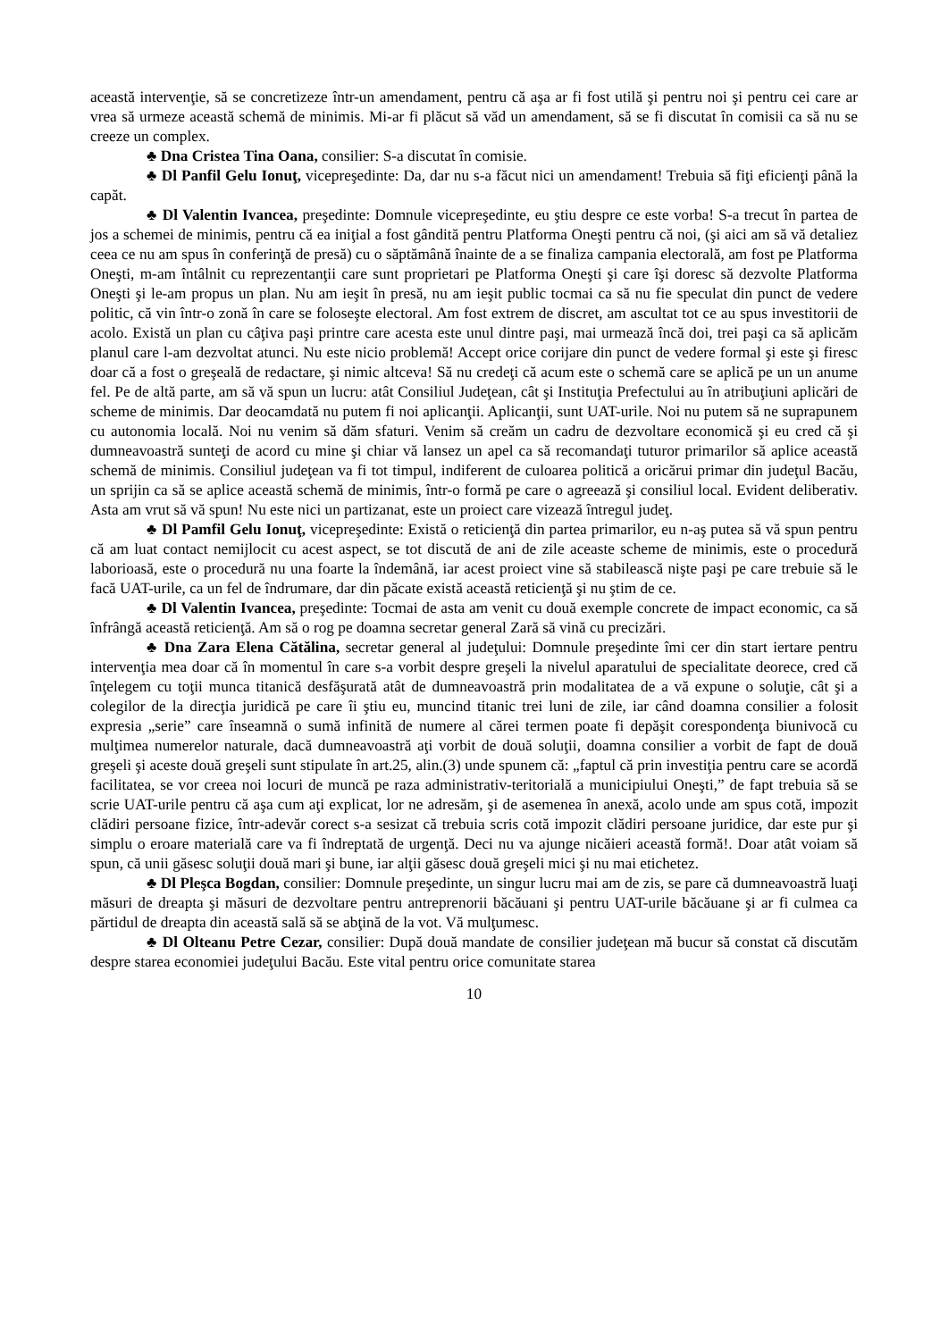această intervenţie, să se concretizeze într-un amendament, pentru că aşa ar fi fost utilă şi pentru noi şi pentru cei care ar vrea să urmeze această schemă de minimis. Mi-ar fi plăcut să văd un amendament, să se fi discutat în comisii ca să nu se creeze un complex.
♣ Dna Cristea Tina Oana, consilier: S-a discutat în comisie.
♣ Dl Panfil Gelu Ionuţ, vicepreşedinte: Da, dar nu s-a făcut nici un amendament! Trebuia să fiţi eficienţi până la capăt.
♣ Dl Valentin Ivancea, preşedinte: Domnule vicepreşedinte, eu ştiu despre ce este vorba! S-a trecut în partea de jos a schemei de minimis, pentru că ea iniţial a fost gândită pentru Platforma Oneşti pentru că noi, (şi aici am să vă detaliez ceea ce nu am spus în conferinţă de presă) cu o săptămână înainte de a se finaliza campania electorală, am fost pe Platforma Oneşti, m-am întâlnit cu reprezentanţii care sunt proprietari pe Platforma Oneşti şi care îşi doresc să dezvolte Platforma Oneşti şi le-am propus un plan. Nu am ieşit în presă, nu am ieşit public tocmai ca să nu fie speculat din punct de vedere politic, că vin într-o zonă în care se foloseşte electoral. Am fost extrem de discret, am ascultat tot ce au spus investitorii de acolo. Există un plan cu câţiva paşi printre care acesta este unul dintre paşi, mai urmează încă doi, trei paşi ca să aplicăm planul care l-am dezvoltat atunci. Nu este nicio problemă! Accept orice corijare din punct de vedere formal şi este şi firesc doar că a fost o greşeală de redactare, şi nimic altceva! Să nu credeţi că acum este o schemă care se aplică pe un un anume fel. Pe de altă parte, am să vă spun un lucru: atât Consiliul Judeţean, cât şi Instituţia Prefectului au în atribuţiuni aplicări de scheme de minimis. Dar deocamdată nu putem fi noi aplicanţii. Aplicanţii, sunt UAT-urile. Noi nu putem să ne suprapunem cu autonomia locală. Noi nu venim să dăm sfaturi. Venim să creăm un cadru de dezvoltare economică şi eu cred că şi dumneavoastră sunteţi de acord cu mine şi chiar vă lansez un apel ca să recomandaţi tuturor primarilor să aplice această schemă de minimis. Consiliul judeţean va fi tot timpul, indiferent de culoarea politică a oricărui primar din judeţul Bacău, un sprijin ca să se aplice această schemă de minimis, într-o formă pe care o agreează şi consiliul local. Evident deliberativ. Asta am vrut să vă spun! Nu este nici un partizanat, este un proiect care vizează întregul judeţ.
♣ Dl Pamfil Gelu Ionuţ, vicepreşedinte: Există o reticienţă din partea primarilor, eu n-aş putea să vă spun pentru că am luat contact nemijlocit cu acest aspect, se tot discută de ani de zile aceaste scheme de minimis, este o procedură laborioasă, este o procedură nu una foarte la îndemână, iar acest proiect vine să stabilească nişte paşi pe care trebuie să le facă UAT-urile, ca un fel de îndrumare, dar din păcate există această reticienţă şi nu ştim de ce.
♣ Dl Valentin Ivancea, preşedinte: Tocmai de asta am venit cu două exemple concrete de impact economic, ca să înfrângă această reticienţă. Am să o rog pe doamna secretar general Zară să vină cu precizări.
♣ Dna Zara Elena Cătălina, secretar general al judeţului: Domnule preşedinte îmi cer din start iertare pentru intervenţia mea doar că în momentul în care s-a vorbit despre greşeli la nivelul aparatului de specialitate deorece, cred că înţelegem cu toţii munca titanică desfăşurată atât de dumneavoastră prin modalitatea de a vă expune o soluţie, cât şi a colegilor de la direcţia juridică pe care îi ştiu eu, muncind titanic trei luni de zile, iar când doamna consilier a folosit expresia „serie” care înseamnă o sumă infinită de numere al cărei termen poate fi depăşit corespondenţa biunivocă cu mulţimea numerelor naturale, dacă dumneavoastră aţi vorbit de două soluţii, doamna consilier a vorbit de fapt de două greşeli şi aceste două greşeli sunt stipulate în art.25, alin.(3) unde spunem că: „faptul că prin investiţia pentru care se acordă facilitatea, se vor creea noi locuri de muncă pe raza administrativ-teritorială a municipiului Oneşti,” de fapt trebuia să se scrie UAT-urile pentru că aşa cum aţi explicat, lor ne adresăm, şi de asemenea în anexă, acolo unde am spus cotă, impozit clădiri persoane fizice, într-adevăr corect s-a sesizat că trebuia scris cotă impozit clădiri persoane juridice, dar este pur şi simplu o eroare materială care va fi îndreptată de urgenţă. Deci nu va ajunge nicăieri această formă!. Doar atât voiam să spun, că unii găsesc soluţii două mari şi bune, iar alţii găsesc două greşeli mici şi nu mai etichetez.
♣ Dl Pleşca Bogdan, consilier: Domnule preşedinte, un singur lucru mai am de zis, se pare că dumneavoastră luaţi măsuri de dreapta şi măsuri de dezvoltare pentru antreprenorii băcăuani şi pentru UAT-urile băcăuane şi ar fi culmea ca părtidul de dreapta din această sală să se abţină de la vot. Vă mulţumesc.
♣ Dl Olteanu Petre Cezar, consilier: După două mandate de consilier judeţean mă bucur să constat că discutăm despre starea economiei judeţului Bacău. Este vital pentru orice comunitate starea
10